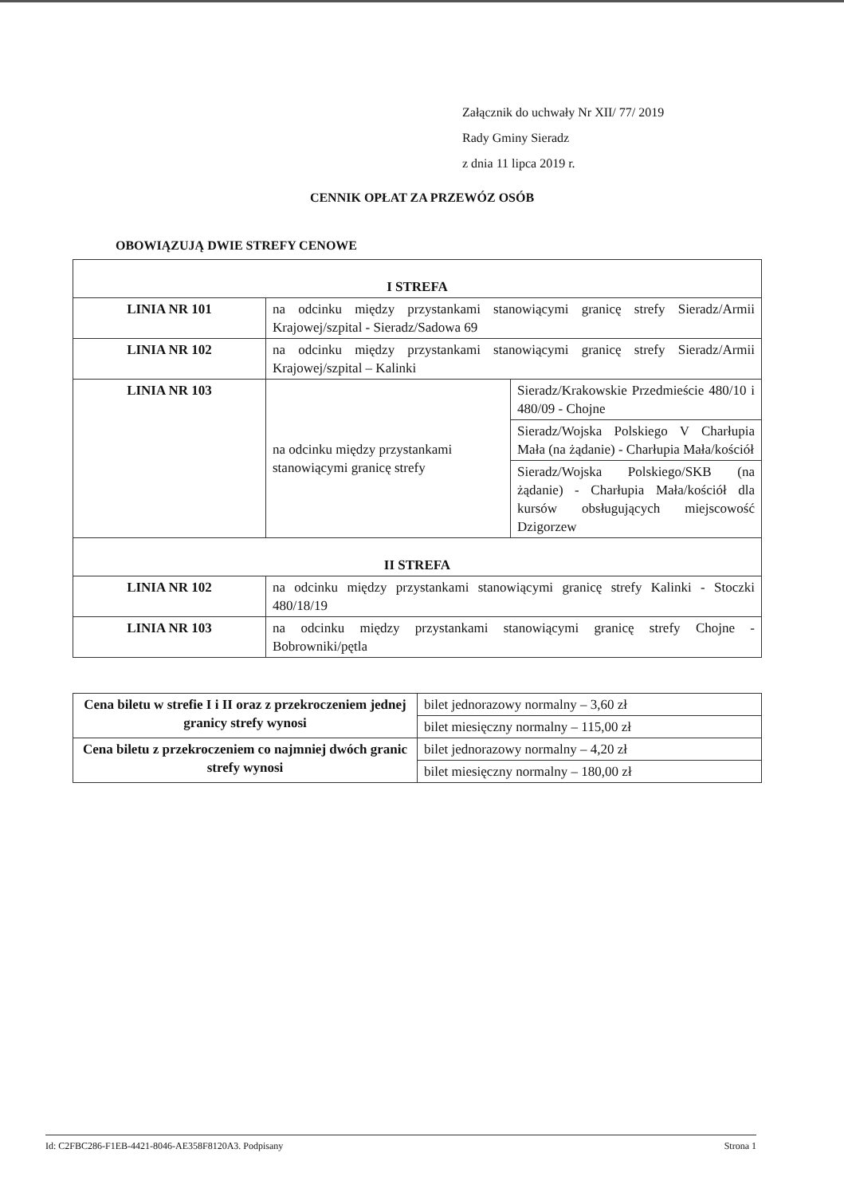Załącznik do uchwały Nr XII/ 77/ 2019
Rady Gminy Sieradz
z dnia 11 lipca 2019 r.
CENNIK OPŁAT ZA PRZEWÓZ OSÓB
OBOWIĄZUJĄ DWIE STREFY CENOWE
| I STREFA | | |
| LINIA NR 101 | na odcinku między przystankami stanowiącymi granicę strefy Sieradz/Armii Krajowej/szpital - Sieradz/Sadowa 69 | |
| LINIA NR 102 | na odcinku między przystankami stanowiącymi granicę strefy Sieradz/Armii Krajowej/szpital – Kalinki | |
| LINIA NR 103 | na odcinku między przystankami stanowiącymi granicę strefy | Sieradz/Krakowskie Przedmieście 480/10 i 480/09 - Chojne |
| | | Sieradz/Wojska Polskiego V Charłupia Mała (na żądanie) - Charłupia Mała/kościół |
| | | Sieradz/Wojska Polskiego/SKB (na żądanie) - Charłupia Mała/kościół dla kursów obsługujących miejscowość Dzigorzew |
| II STREFA | | |
| LINIA NR 102 | na odcinku między przystankami stanowiącymi granicę strefy Kalinki - Stoczki 480/18/19 | |
| LINIA NR 103 | na odcinku między przystankami stanowiącymi granicę strefy Chojne - Bobrowniki/pętla | |
| Cena biletu w strefie I i II oraz z przekroczeniem jednej granicy strefy wynosi | bilet jednorazowy normalny – 3,60 zł |
| | bilet miesięczny normalny – 115,00 zł |
| Cena biletu z przekroczeniem co najmniej dwóch granic strefy wynosi | bilet jednorazowy normalny – 4,20 zł |
| | bilet miesięczny normalny – 180,00 zł |
Id: C2FBC286-F1EB-4421-8046-AE358F8120A3. Podpisany Strona 1